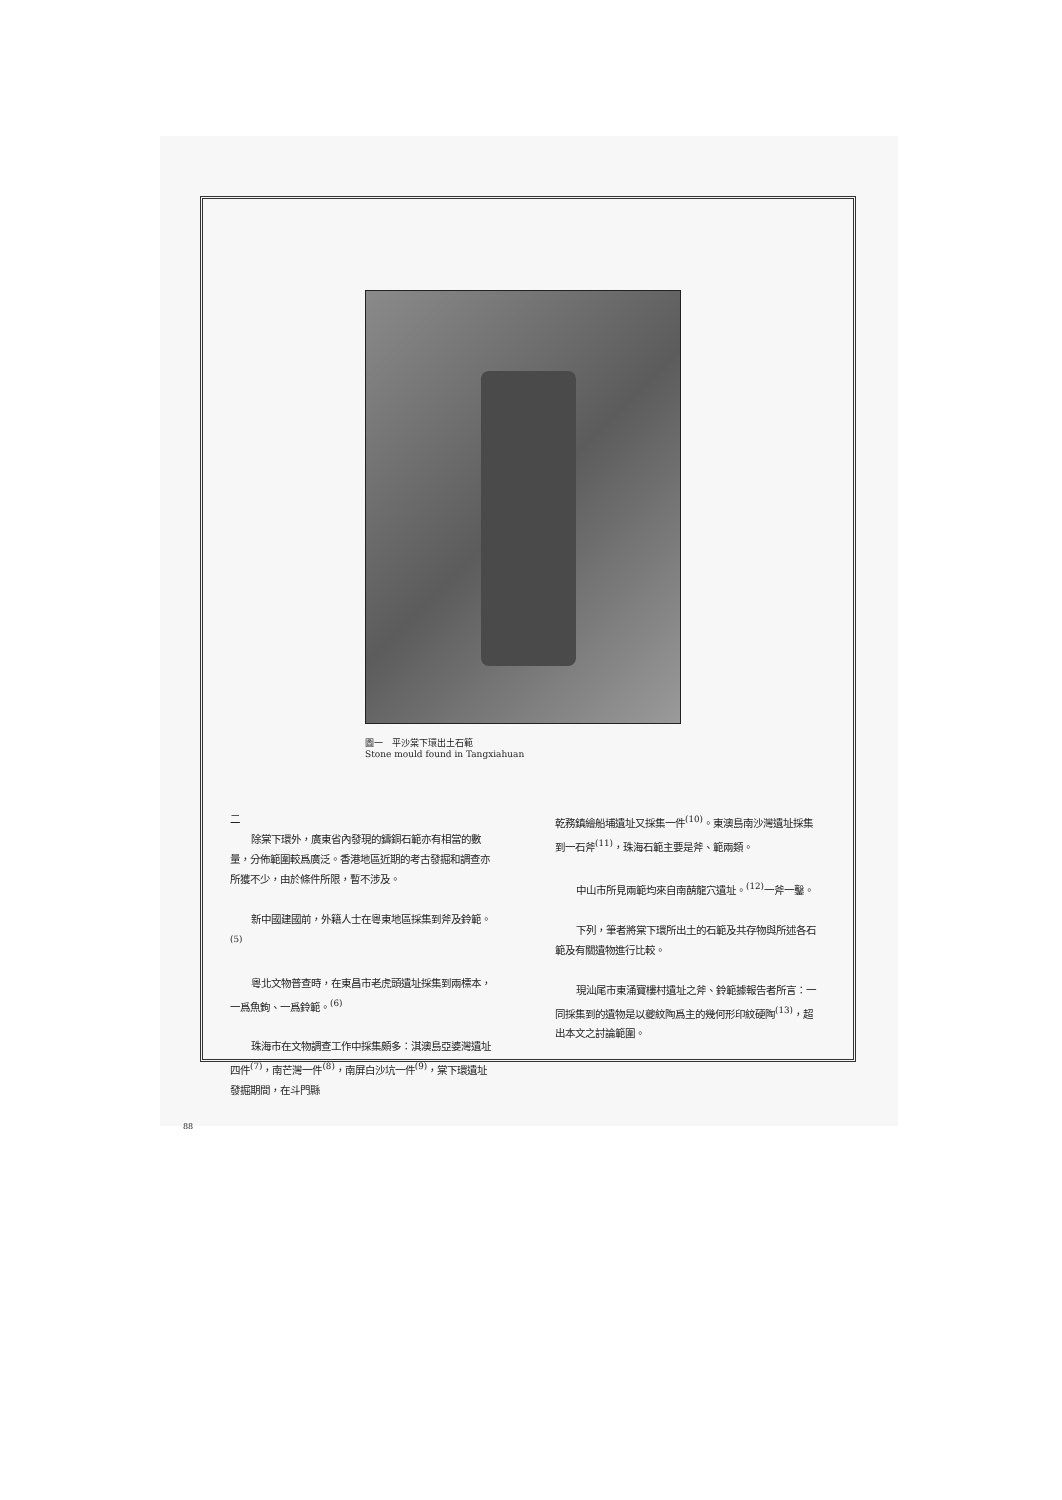圖一　平沙棠下環出土石範
Stone mould found in Tangxiahuan
二
除棠下環外，廣東省內發現的鑄銅石範亦有相當的數量，分佈範圍較爲廣泛。香港地區近期的考古發掘和調查亦所獲不少，由於條件所限，暫不涉及。
新中國建國前，外籍人士在粵東地區採集到斧及鈴範。<sup>(5)</sup>
粵北文物普查時，在東昌市老虎頭遺址採集到兩標本，一爲魚鉤、一爲鈴範。<sup>(6)</sup>
珠海市在文物調查工作中採集頗多：淇澳島亞婆灣遺址四件<sup>(7)</sup>，南芒灣一件<sup>(8)</sup>，南屏白沙坑一件<sup>(9)</sup>，棠下環遺址發掘期間，在斗門縣
乾務鎮繪船埔遺址又採集一件<sup>(10)</sup>。東澳島南沙灣遺址採集到一石斧<sup>(11)</sup>，珠海石範主要是斧、範兩類。
中山市所見兩範均來自南蓢龍穴遺址。<sup>(12)</sup>一斧一鑿。
下列，筆者將棠下環所出土的石範及共存物與所述各石範及有關遺物進行比較。
現汕尾市東涌寶樓村遺址之斧、鈴範據報告者所言：一同採集到的遺物是以夔紋陶爲主的幾何形印紋硬陶<sup>(13)</sup>，超出本文之討論範圍。
88